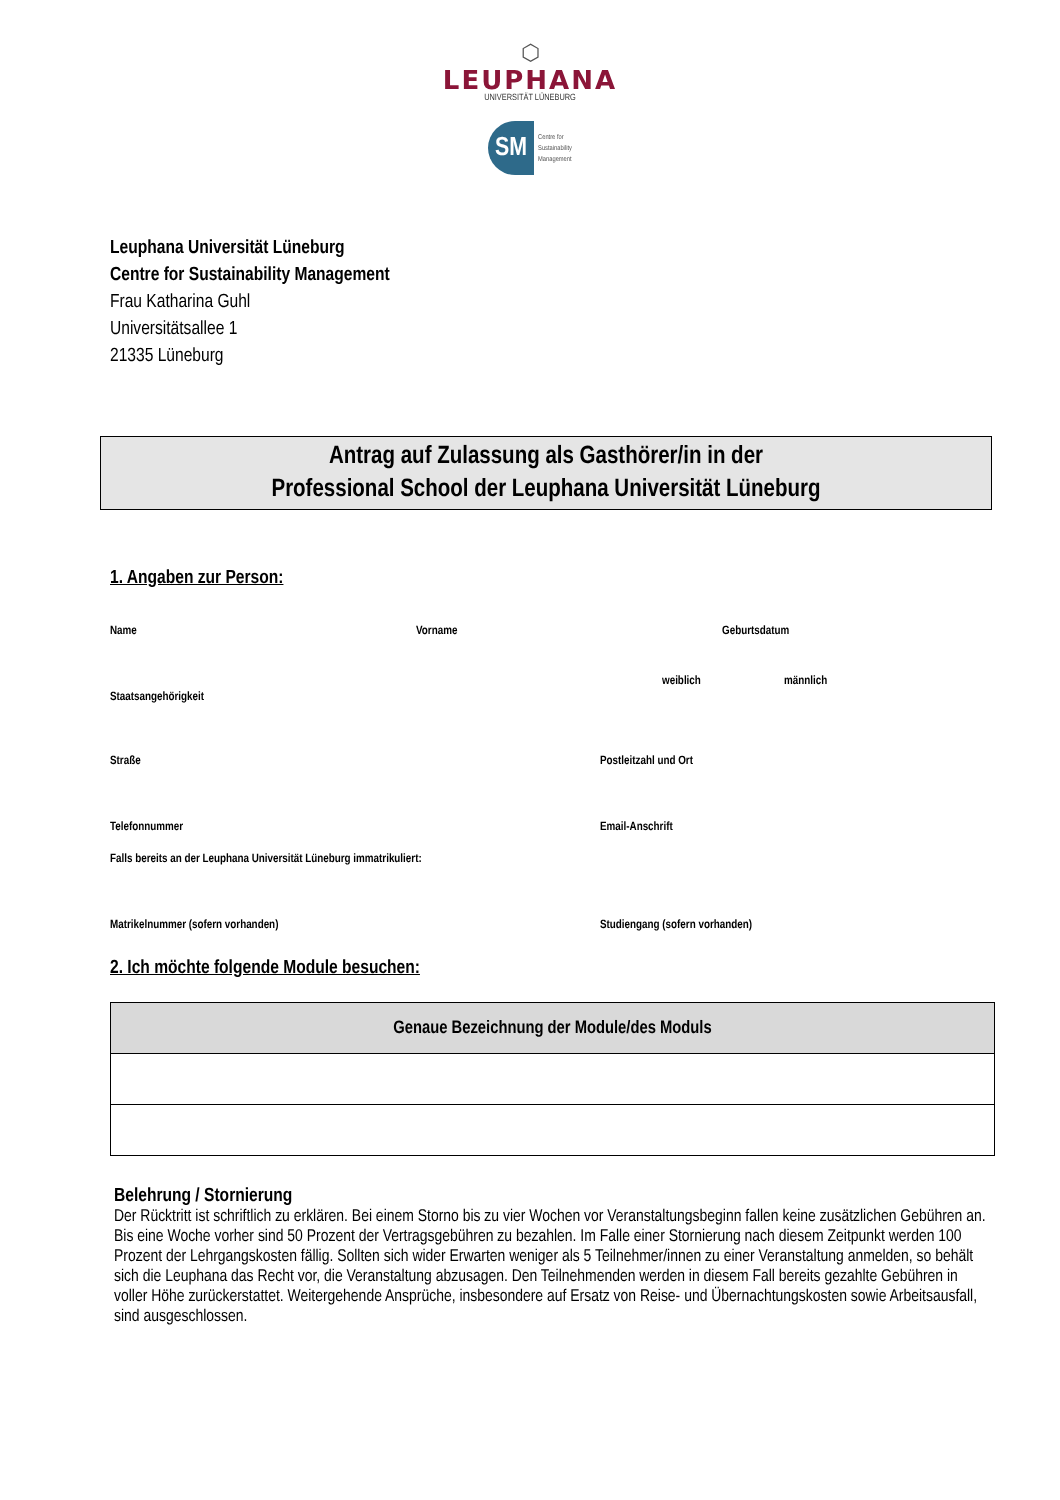⬡
LEUPHANA
UNIVERSITÄT LÜNEBURG
SM
Centre for
Sustainability
Management
Leuphana Universität Lüneburg
Centre for Sustainability Management
Frau Katharina Guhl
Universitätsallee 1
21335 Lüneburg
Antrag auf Zulassung als Gasthörer/in in der
Professional School der Leuphana Universität Lüneburg
1. Angaben zur Person:
Name Vorname Geburtsdatum
Staatsangehörigkeit weiblich männlich
Straße Postleitzahl und Ort
Telefonnummer Email-Anschrift
Falls bereits an der Leuphana Universität Lüneburg immatrikuliert:
Matrikelnummer (sofern vorhanden) Studiengang (sofern vorhanden)
2. Ich möchte folgende Module besuchen:
| Genaue Bezeichnung der Module/des Moduls |
| --- |
Belehrung / Stornierung
Der Rücktritt ist schriftlich zu erklären. Bei einem Storno bis zu vier Wochen vor Veranstaltungsbeginn fallen keine zusätzlichen Gebühren an. Bis eine Woche vorher sind 50 Prozent der Vertragsgebühren zu bezahlen. Im Falle einer Stornierung nach diesem Zeitpunkt werden 100 Prozent der Lehrgangskosten fällig. Sollten sich wider Erwarten weniger als 5 Teilnehmer/innen zu einer Veranstaltung anmelden, so behält sich die Leuphana das Recht vor, die Veranstaltung abzusagen. Den Teilnehmenden werden in diesem Fall bereits gezahlte Gebühren in voller Höhe zurückerstattet. Weitergehende Ansprüche, insbesondere auf Ersatz von Reise- und Übernachtungskosten sowie Arbeitsausfall, sind ausgeschlossen.